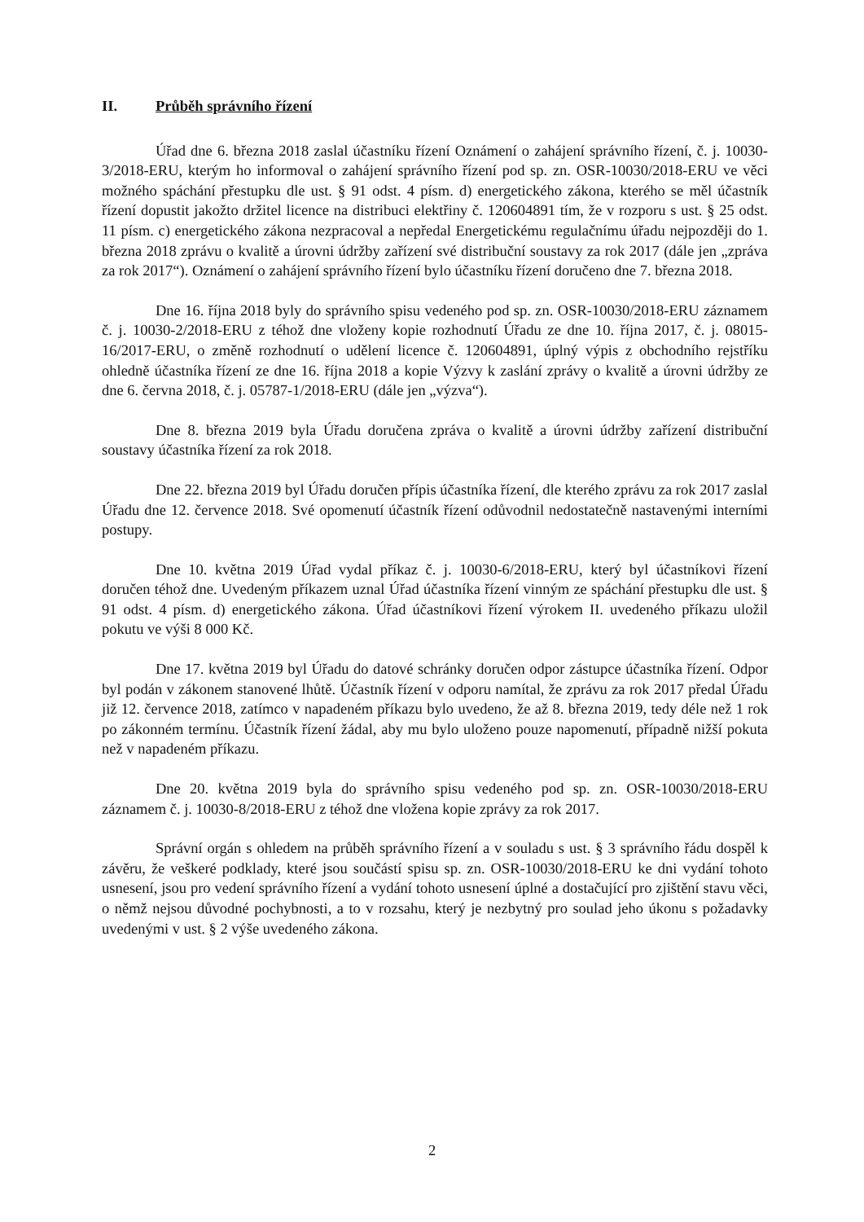II. Průběh správního řízení
Úřad dne 6. března 2018 zaslal účastníku řízení Oznámení o zahájení správního řízení, č. j. 10030-3/2018-ERU, kterým ho informoval o zahájení správního řízení pod sp. zn. OSR-10030/2018-ERU ve věci možného spáchání přestupku dle ust. § 91 odst. 4 písm. d) energetického zákona, kterého se měl účastník řízení dopustit jakožto držitel licence na distribuci elektřiny č. 120604891 tím, že v rozporu s ust. § 25 odst. 11 písm. c) energetického zákona nezpracoval a nepředal Energetickému regulačnímu úřadu nejpozději do 1. března 2018 zprávu o kvalitě a úrovni údržby zařízení své distribuční soustavy za rok 2017 (dále jen „zpráva za rok 2017“). Oznámení o zahájení správního řízení bylo účastníku řízení doručeno dne 7. března 2018.
Dne 16. října 2018 byly do správního spisu vedeného pod sp. zn. OSR-10030/2018-ERU záznamem č. j. 10030-2/2018-ERU z téhož dne vloženy kopie rozhodnutí Úřadu ze dne 10. října 2017, č. j. 08015-16/2017-ERU, o změně rozhodnutí o udělení licence č. 120604891, úplný výpis z obchodního rejstříku ohledně účastníka řízení ze dne 16. října 2018 a kopie Výzvy k zaslání zprávy o kvalitě a úrovni údržby ze dne 6. června 2018, č. j. 05787-1/2018-ERU (dále jen „výzva“).
Dne 8. března 2019 byla Úřadu doručena zpráva o kvalitě a úrovni údržby zařízení distribuční soustavy účastníka řízení za rok 2018.
Dne 22. března 2019 byl Úřadu doručen přípis účastníka řízení, dle kterého zprávu za rok 2017 zaslal Úřadu dne 12. července 2018. Své opomenutí účastník řízení odůvodnil nedostatečně nastavenými interními postupy.
Dne 10. května 2019 Úřad vydal příkaz č. j. 10030-6/2018-ERU, který byl účastníkovi řízení doručen téhož dne. Uvedeným příkazem uznal Úřad účastníka řízení vinným ze spáchání přestupku dle ust. § 91 odst. 4 písm. d) energetického zákona. Úřad účastníkovi řízení výrokem II. uvedeného příkazu uložil pokutu ve výši 8 000 Kč.
Dne 17. května 2019 byl Úřadu do datové schránky doručen odpor zástupce účastníka řízení. Odpor byl podán v zákonem stanovené lhůtě. Účastník řízení v odporu namítal, že zprávu za rok 2017 předal Úřadu již 12. července 2018, zatímco v napadeném příkazu bylo uvedeno, že až 8. března 2019, tedy déle než 1 rok po zákonném termínu. Účastník řízení žádal, aby mu bylo uloženo pouze napomenutí, případně nižší pokuta než v napadeném příkazu.
Dne 20. května 2019 byla do správního spisu vedeného pod sp. zn. OSR-10030/2018-ERU záznamem č. j. 10030-8/2018-ERU z téhož dne vložena kopie zprávy za rok 2017.
Správní orgán s ohledem na průběh správního řízení a v souladu s ust. § 3 správního řádu dospěl k závěru, že veškeré podklady, které jsou součástí spisu sp. zn. OSR-10030/2018-ERU ke dni vydání tohoto usnesení, jsou pro vedení správního řízení a vydání tohoto usnesení úplné a dostačující pro zjištění stavu věci, o němž nejsou důvodné pochybnosti, a to v rozsahu, který je nezbytný pro soulad jeho úkonu s požadavky uvedenými v ust. § 2 výše uvedeného zákona.
2